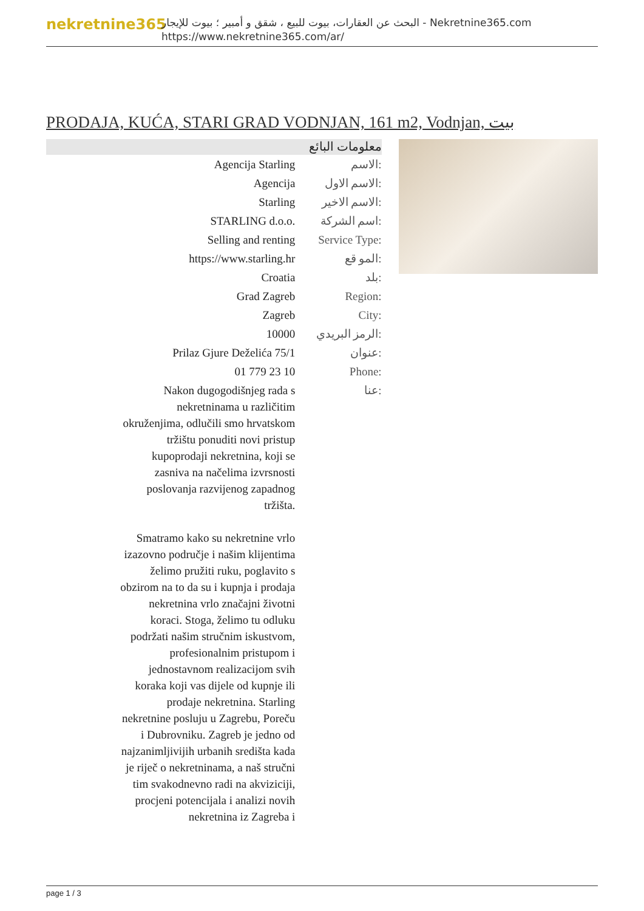nekretnine365
البحث عن العقارات، بيوت للبيع ، شقق و أمبير ؛ بيوت للإيجار - Nekretnine365.com
https://www.nekretnine365.com/ar/
PRODAJA, KUĆA, STARI GRAD VODNJAN, 161 m2, Vodnjan, بيت
معلومات البائع
| Agencija Starling | الاسم: |
| Agencija | الاسم الاول: |
| Starling | الاسم الاخير: |
| STARLING d.o.o. | اسم الشركة: |
| Selling and renting | Service Type: |
| https://www.starling.hr | المو قع: |
| Croatia | بلد: |
| Grad Zagreb | Region: |
| Zagreb | City: |
| 10000 | الرمز البريدي: |
| Prilaz Gjure Deželića 75/1 | عنوان: |
| 01 779 23 10 | Phone: |
| Nakon dugogodišnjeg rada s nekretninama u različitim okruženjima, odlučili smo hrvatskom tržištu ponuditi novi pristup kupoprodaji nekretnina, koji se zasniva na načelima izvrsnosti poslovanja razvijenog zapadnog tržišta. Smatramo kako su nekretnine vrlo izazovno područje i našim klijentima želimo pružiti ruku, poglavito s obzirom na to da su i kupnja i prodaja nekretnina vrlo značajni životni koraci. Stoga, želimo tu odluku podržati našim stručnim iskustvom, profesionalnim pristupom i jednostavnom realizacijom svih koraka koji vas dijele od kupnje ili prodaje nekretnina. Starling nekretnine posluju u Zagrebu, Poreču i Dubrovniku. Zagreb je jedno od najzanimljivijih urbanih središta kada je riječ o nekretninama, a naš stručni tim svakodnevno radi na akviziciji, procjeni potencijala i analizi novih nekretnina iz Zagreba i | عنا: |
page 1 / 3